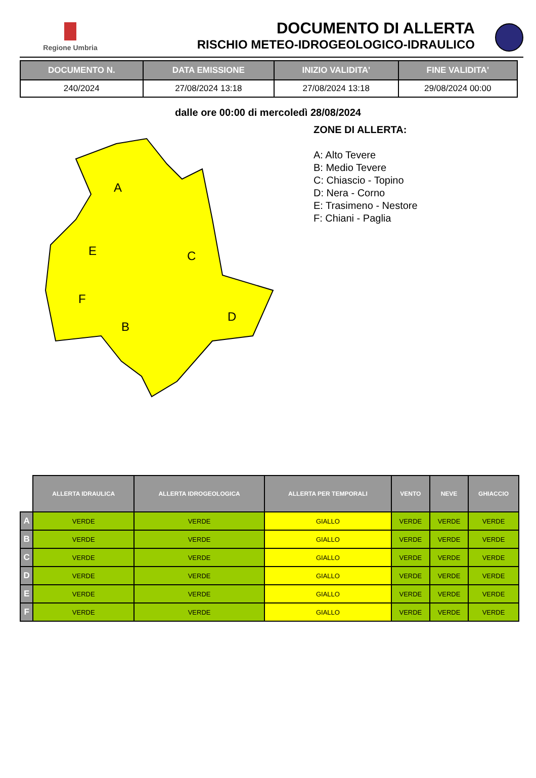Regione Umbria
DOCUMENTO DI ALLERTA
RISCHIO METEO-IDROGEOLOGICO-IDRAULICO
| DOCUMENTO N. | DATA EMISSIONE | INIZIO VALIDITA' | FINE VALIDITA' |
| --- | --- | --- | --- |
| 240/2024 | 27/08/2024 13:18 | 27/08/2024 13:18 | 29/08/2024 00:00 |
dalle ore 00:00 di mercoledì 28/08/2024
A
B
C
D
E
F
ZONE DI ALLERTA:
A: Alto Tevere
B: Medio Tevere
C: Chiascio - Topino
D: Nera - Corno
E: Trasimeno - Nestore
F: Chiani - Paglia
| | ALLERTA IDRAULICA | ALLERTA IDROGEOLOGICA | ALLERTA PER TEMPORALI | VENTO | NEVE | GHIACCIO |
| --- | --- | --- | --- | --- | --- | --- |
| A | VERDE | VERDE | GIALLO | VERDE | VERDE | VERDE |
| B | VERDE | VERDE | GIALLO | VERDE | VERDE | VERDE |
| C | VERDE | VERDE | GIALLO | VERDE | VERDE | VERDE |
| D | VERDE | VERDE | GIALLO | VERDE | VERDE | VERDE |
| E | VERDE | VERDE | GIALLO | VERDE | VERDE | VERDE |
| F | VERDE | VERDE | GIALLO | VERDE | VERDE | VERDE |